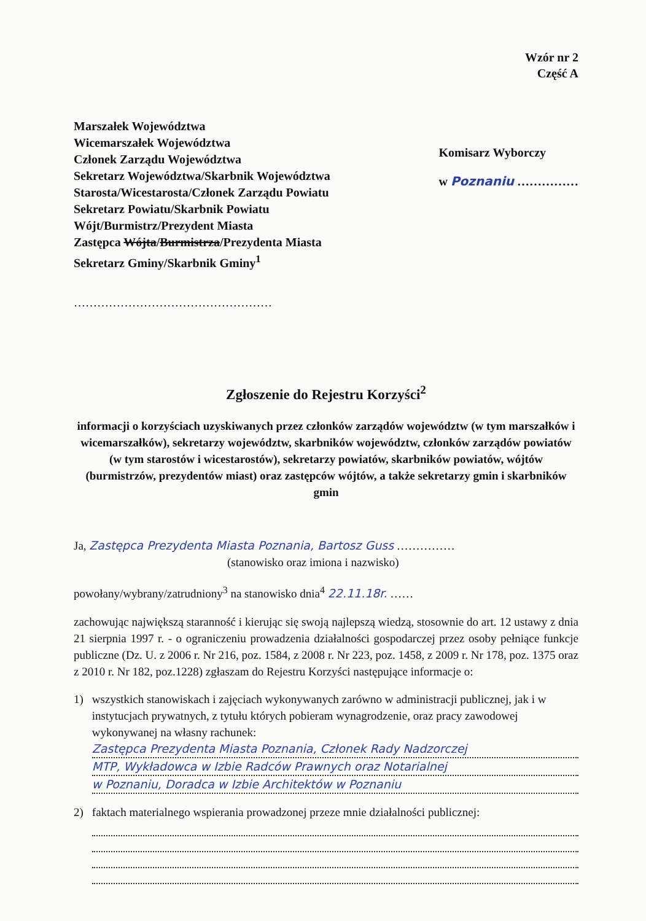Wzór nr 2
Część A
Marszałek Województwa
Wicemarszałek Województwa
Członek Zarządu Województwa
Sekretarz Województwa/Skarbnik Województwa
Starosta/Wicestarosta/Członek Zarządu Powiatu
Sekretarz Powiatu/Skarbnik Powiatu
Wójt/Burmistrz/Prezydent Miasta
Zastępca Wójta/Burmistrza/Prezydenta Miasta
Sekretarz Gminy/Skarbnik Gminy<sup>1</sup>
……………………………………………
Komisarz Wyborczy
w Poznaniu ……………
Zgłoszenie do Rejestru Korzyści<sup>2</sup>
informacji o korzyściach uzyskiwanych przez członków zarządów województw (w tym marszałków i wicemarszałków), sekretarzy województw, skarbników województw, członków zarządów powiatów (w tym starostów i wicestarostów), sekretarzy powiatów, skarbników powiatów, wójtów (burmistrzów, prezydentów miast) oraz zastępców wójtów, a także sekretarzy gmin i skarbników gmin
Ja, Zastępca Prezydenta Miasta Poznania, Bartosz Guss ……………
(stanowisko oraz imiona i nazwisko)
powołany/wybrany/zatrudniony<sup>3</sup> na stanowisko dnia<sup>4</sup> 22.11.18r. ……
zachowując największą staranność i kierując się swoją najlepszą wiedzą, stosownie do art. 12 ustawy z dnia 21 sierpnia 1997 r. - o ograniczeniu prowadzenia działalności gospodarczej przez osoby pełniące funkcje publiczne (Dz. U. z 2006 r. Nr 216, poz. 1584, z 2008 r. Nr 223, poz. 1458, z 2009 r. Nr 178, poz. 1375 oraz z 2010 r. Nr 182, poz.1228) zgłaszam do Rejestru Korzyści następujące informacje o:
1) wszystkich stanowiskach i zajęciach wykonywanych zarówno w administracji publicznej, jak i w instytucjach prywatnych, z tytułu których pobieram wynagrodzenie, oraz pracy zawodowej wykonywanej na własny rachunek:
Zastępca Prezydenta Miasta Poznania, Członek Rady Nadzorczej
MTP, Wykładowca w Izbie Radców Prawnych oraz Notarialnej
w Poznaniu, Doradca w Izbie Architektów w Poznaniu
2) faktach materialnego wspierania prowadzonej przeze mnie działalności publicznej: